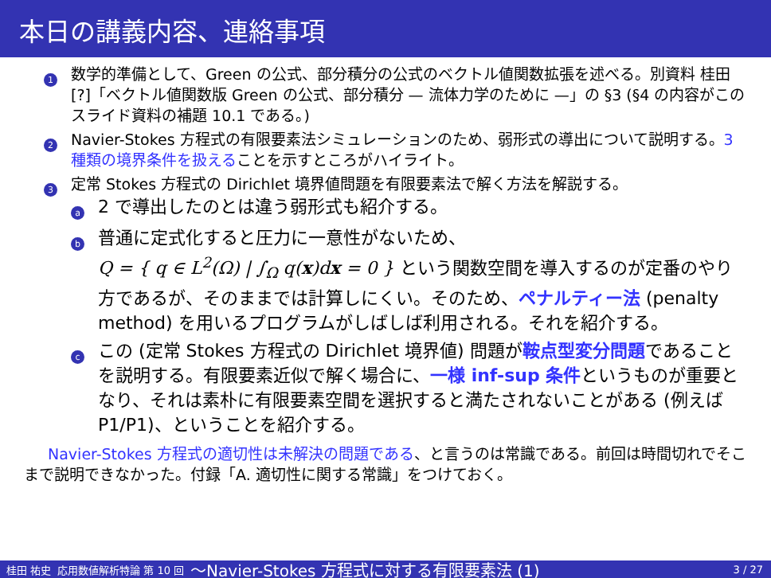本日の講義内容、連絡事項
1
数学的準備として、Green の公式、部分積分の公式のベクトル値関数拡張を述べる。別資料 桂田 [?]「ベクトル値関数版 Green の公式、部分積分 — 流体力学のために —」の §3 (§4 の内容がこのスライド資料の補題 10.1 である。)
2
Navier-Stokes 方程式の有限要素法シミュレーションのため、弱形式の導出について説明する。3 種類の境界条件を扱えることを示すところがハイライト。
3
定常 Stokes 方程式の Dirichlet 境界値問題を有限要素法で解く方法を解説する。
a
2 で導出したのとは違う弱形式も紹介する。
b
普通に定式化すると圧力に一意性がないため、
Q = { q ∈ L<sup>2</sup>(Ω) | ∫<sub>Ω</sub> q(x)dx = 0 } という関数空間を導入するのが定番のやり方であるが、そのままでは計算しにくい。そのため、ペナルティー法 (penalty method) を用いるプログラムがしばしば利用される。それを紹介する。
c
この (定常 Stokes 方程式の Dirichlet 境界値) 問題が鞍点型変分問題であることを説明する。有限要素近似で解く場合に、一様 inf-sup 条件というものが重要となり、それは素朴に有限要素空間を選択すると満たされないことがある (例えば P1/P1)、ということを紹介する。
Navier-Stokes 方程式の適切性は未解決の問題である、と言うのは常識である。前回は時間切れでそこまで説明できなかった。付録「A. 適切性に関する常識」をつけておく。
桂田 祐史 応用数値解析特論 第 10 回 〜Navier-Stokes 方程式に対する有限要素法 (1) 3 / 27